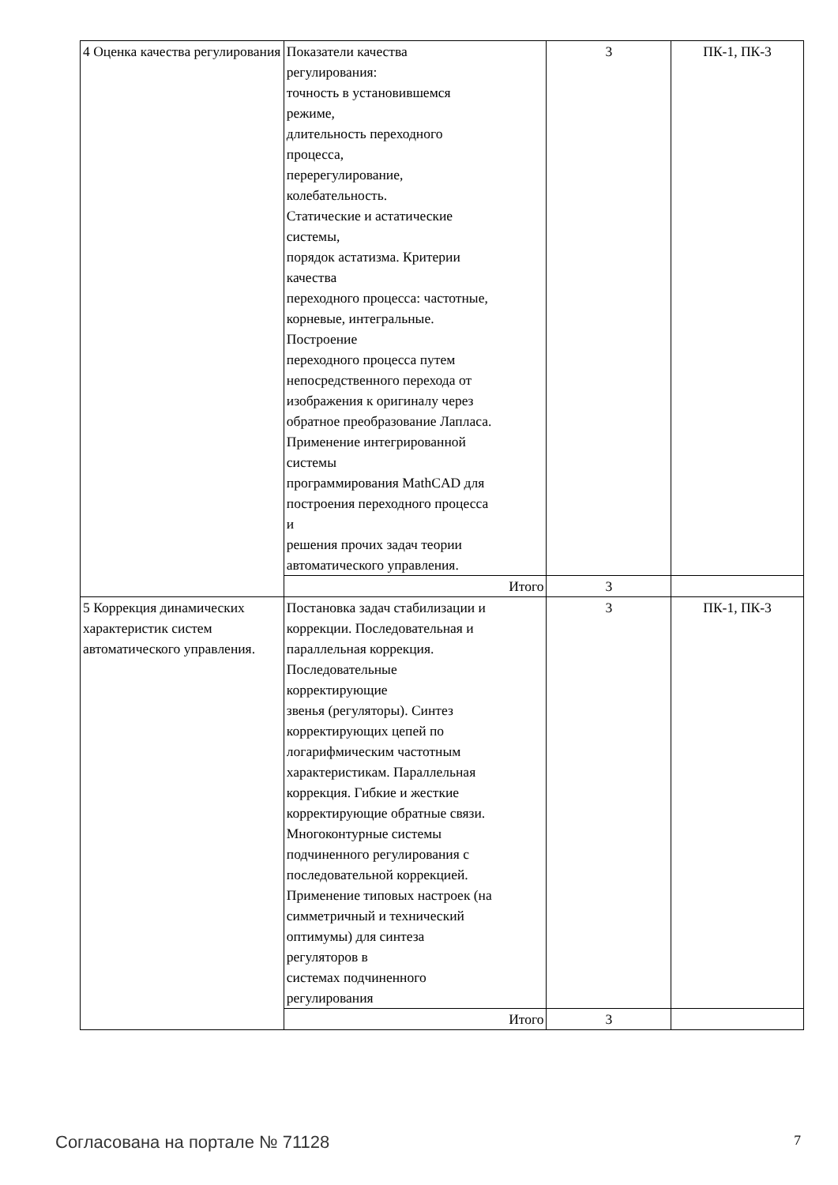| 4 Оценка качества регулирования | Показатели качества регулирования: точность в установившемся режиме, длительность переходного процесса, перерегулирование, колебательность. Статические и астатические системы, порядок астатизма. Критерии качества переходного процесса: частотные, корневые, интегральные. Построение переходного процесса путем непосредственного перехода от изображения к оригиналу через обратное преобразование Лапласа. Применение интегрированной системы программирования MathCAD для построения переходного процесса и решения прочих задач теории автоматического управления. | 3 | ПК-1, ПК-3 |
| | Итого | 3 | |
| 5 Коррекция динамических характеристик систем автоматического управления. | Постановка задач стабилизации и коррекции. Последовательная и параллельная коррекция. Последовательные корректирующие звенья (регуляторы). Синтез корректирующих цепей по логарифмическим частотным характеристикам. Параллельная коррекция. Гибкие и жесткие корректирующие обратные связи. Многоконтурные системы подчиненного регулирования с последовательной коррекцией. Применение типовых настроек (на симметричный и технический оптимумы) для синтеза регуляторов в системах подчиненного регулирования | 3 | ПК-1, ПК-3 |
| | Итого | 3 | |
Согласована на портале № 71128 7